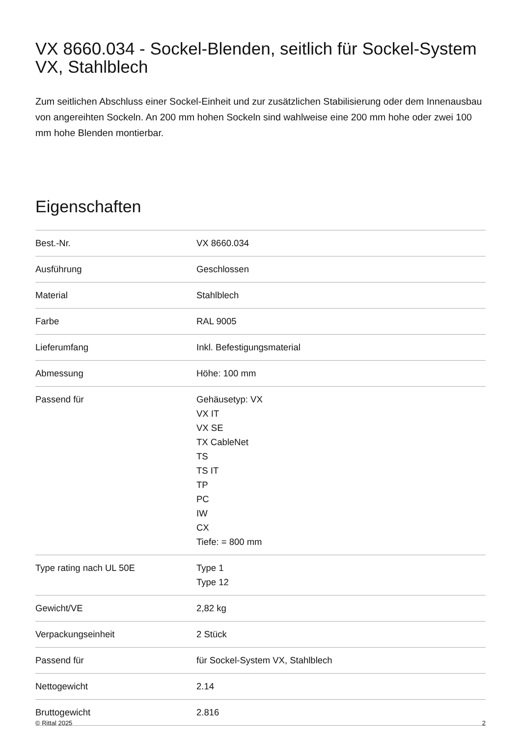VX 8660.034 - Sockel-Blenden, seitlich für Sockel-System VX, Stahlblech
Zum seitlichen Abschluss einer Sockel-Einheit und zur zusätzlichen Stabilisierung oder dem Innenausbau von angereihten Sockeln. An 200 mm hohen Sockeln sind wahlweise eine 200 mm hohe oder zwei 100 mm hohe Blenden montierbar.
Eigenschaften
| Best.-Nr. | VX 8660.034 |
| Ausführung | Geschlossen |
| Material | Stahlblech |
| Farbe | RAL 9005 |
| Lieferumfang | Inkl. Befestigungsmaterial |
| Abmessung | Höhe: 100 mm |
| Passend für | Gehäusetyp: VX VX IT VX SE TX CableNet TS TS IT TP PC IW CX Tiefe: = 800 mm |
| Type rating nach UL 50E | Type 1 Type 12 |
| Gewicht/VE | 2,82 kg |
| Verpackungseinheit | 2 Stück |
| Passend für | für Sockel-System VX, Stahlblech |
| Nettogewicht | 2.14 |
| Bruttogewicht | 2.816 |
© Rittal 2025 2